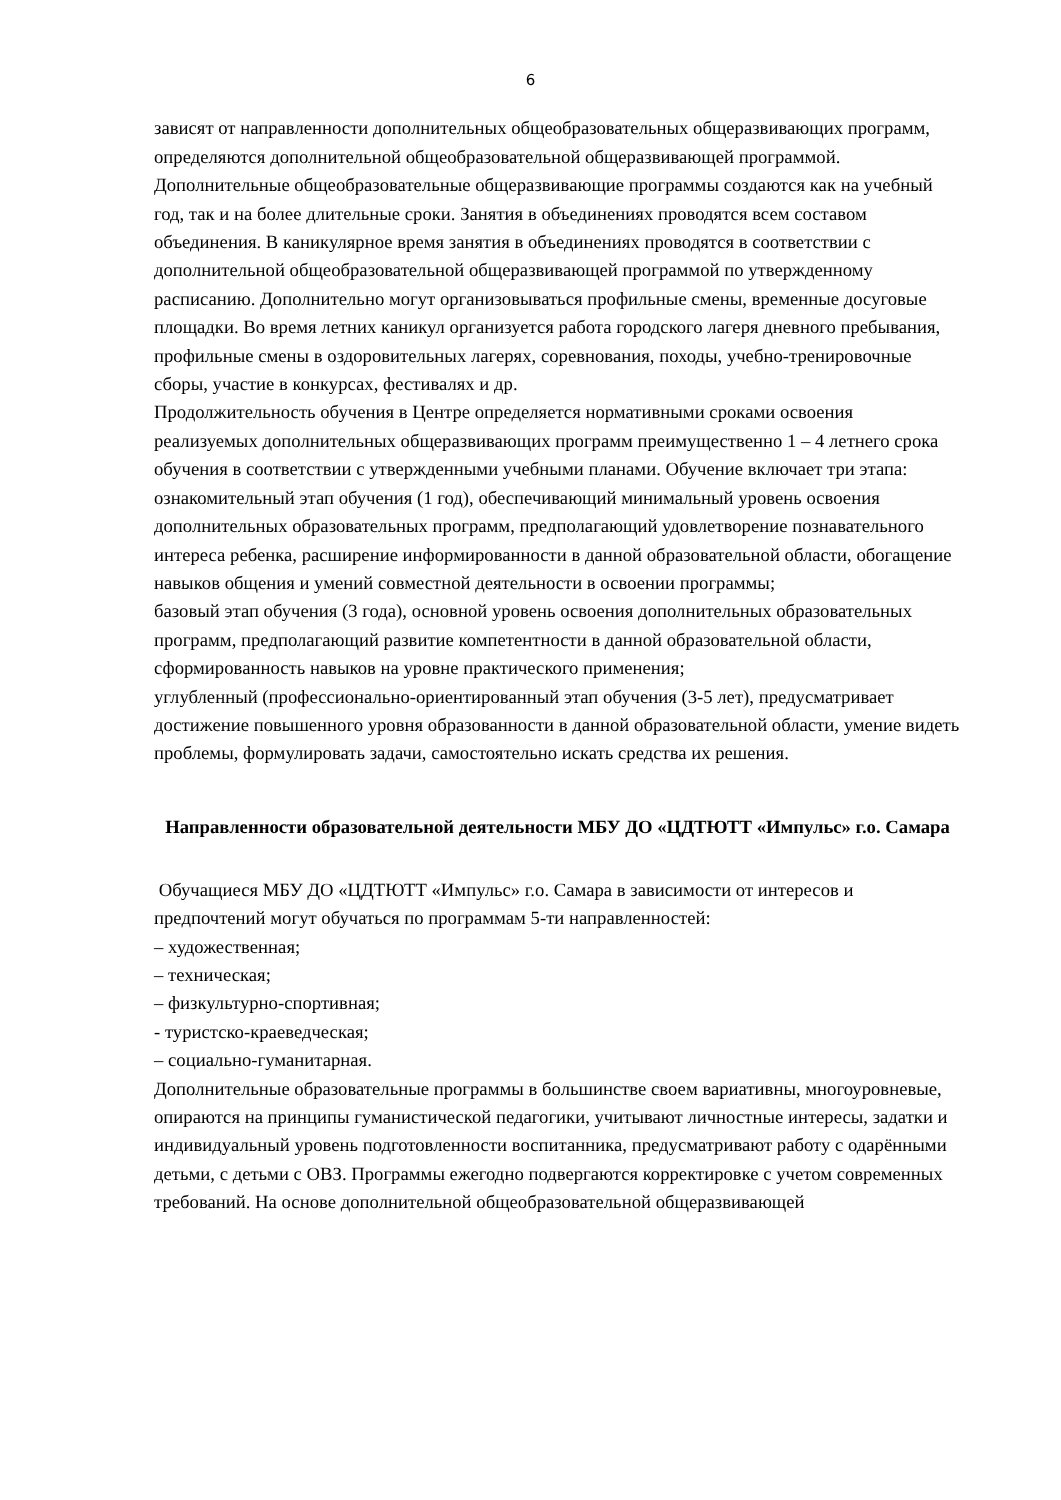6
зависят от направленности дополнительных общеобразовательных общеразвивающих программ, определяются дополнительной общеобразовательной общеразвивающей программой. Дополнительные общеобразовательные общеразвивающие программы создаются как на учебный год, так и на более длительные сроки. Занятия в объединениях проводятся всем составом объединения. В каникулярное время занятия в объединениях проводятся в соответствии с дополнительной общеобразовательной общеразвивающей программой по утвержденному расписанию. Дополнительно могут организовываться профильные смены, временные досуговые площадки. Во время летних каникул организуется работа городского лагеря дневного пребывания, профильные смены в оздоровительных лагерях, соревнования, походы, учебно-тренировочные сборы, участие в конкурсах, фестивалях и др.
Продолжительность обучения в Центре определяется нормативными сроками освоения реализуемых дополнительных общеразвивающих программ преимущественно 1 – 4 летнего срока обучения в соответствии с утвержденными учебными планами. Обучение включает три этапа:
ознакомительный этап обучения (1 год), обеспечивающий минимальный уровень освоения дополнительных образовательных программ, предполагающий удовлетворение познавательного интереса ребенка, расширение информированности в данной образовательной области, обогащение навыков общения и умений совместной деятельности в освоении программы;
базовый этап обучения (3 года), основной уровень освоения дополнительных образовательных программ, предполагающий развитие компетентности в данной образовательной области, сформированность навыков на уровне практического применения;
углубленный (профессионально-ориентированный этап обучения (3-5 лет), предусматривает достижение повышенного уровня образованности в данной образовательной области, умение видеть проблемы, формулировать задачи, самостоятельно искать средства их решения.
Направленности образовательной деятельности МБУ ДО «ЦДТЮТТ «Импульс» г.о. Самара
Обучащиеся МБУ ДО «ЦДТЮТТ «Импульс» г.о. Самара в зависимости от интересов и предпочтений могут обучаться по программам 5-ти направленностей:
– художественная;
– техническая;
– физкультурно-спортивная;
- туристско-краеведческая;
– социально-гуманитарная.
Дополнительные образовательные программы в большинстве своем вариативны, многоуровневые, опираются на принципы гуманистической педагогики, учитывают личностные интересы, задатки и индивидуальный уровень подготовленности воспитанника, предусматривают работу с одарёнными детьми, с детьми с ОВЗ. Программы ежегодно подвергаются корректировке с учетом современных требований. На основе дополнительной общеобразовательной общеразвивающей